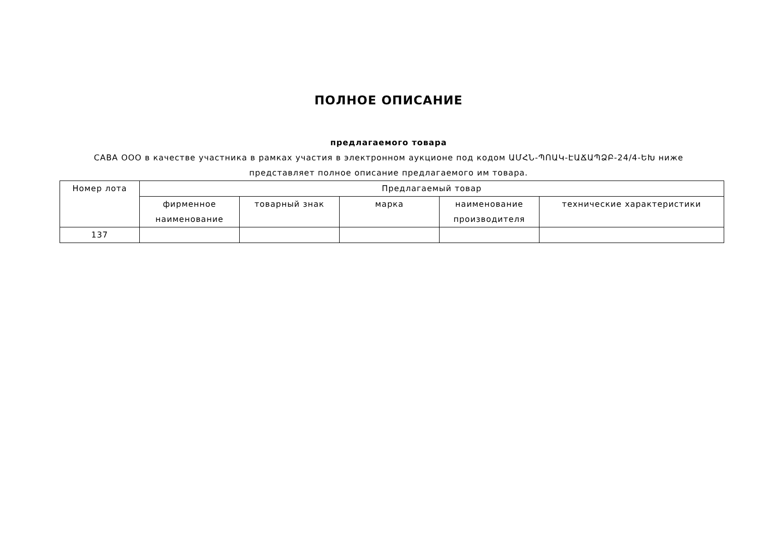ПОЛНОЕ ОПИСАНИЕ
предлагаемого товара
САВА ООО в качестве участника в рамках участия в электронном аукционе под кодом ԱՄՀՆ-ՊՈԱԿ-ԷԱՃԱՊՁԲ-24/4-ԵԽ ниже
представляет полное описание предлагаемого им товара.
| Номер лота | Предлагаемый товар | | | | |
| --- | --- | --- | --- | --- | --- |
| | фирменное наименование | товарный знак | марка | наименование производителя | технические характеристики |
| 137 | | | | | |